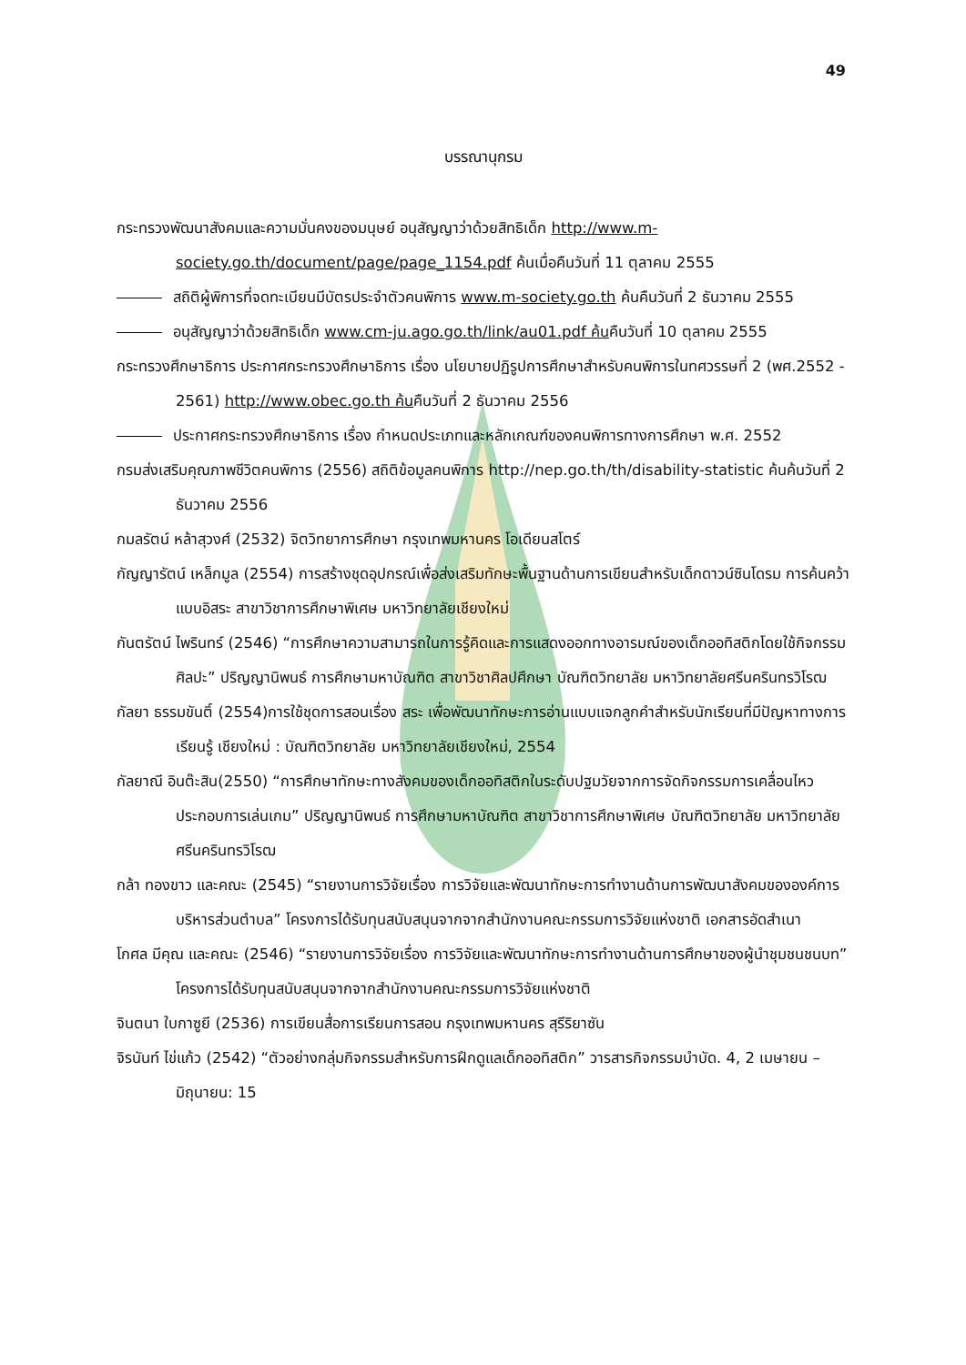49
บรรณานุกรม
กระทรวงพัฒนาสังคมและความมั่นคงของมนุษย์ อนุสัญญาว่าด้วยสิทธิเด็ก http://www.m-society.go.th/document/page/page_1154.pdf ค้นเมื่อคืนวันที่ 11 ตุลาคม 2555
สถิติผู้พิการที่จดทะเบียนมีบัตรประจำตัวคนพิการ www.m-society.go.th ค้นคืนวันที่ 2 ธันวาคม 2555
อนุสัญญาว่าด้วยสิทธิเด็ก www.cm-ju.ago.go.th/link/au01.pdf ค้นคืนวันที่ 10 ตุลาคม 2555
กระทรวงศึกษาธิการ ประกาศกระทรวงศึกษาธิการ เรื่อง นโยบายปฏิรูปการศึกษาสำหรับคนพิการในทศวรรษที่ 2 (พศ.2552 - 2561) http://www.obec.go.th ค้นคืนวันที่ 2 ธันวาคม 2556
ประกาศกระทรวงศึกษาธิการ เรื่อง กำหนดประเภทและหลักเกณฑ์ของคนพิการทางการศึกษา พ.ศ. 2552
กรมส่งเสริมคุณภาพชีวิตคนพิการ (2556) สถิติข้อมูลคนพิการ http://nep.go.th/th/disability-statistic ค้นค้นวันที่ 2 ธันวาคม 2556
กมลรัตน์ หล้าสุวงศ์ (2532) จิตวิทยาการศึกษา กรุงเทพมหานคร โอเดียนสโตร์
กัญญารัตน์ เหล็กมูล (2554) การสร้างชุดอุปกรณ์เพื่อส่งเสริมทักษะพื้นฐานด้านการเขียนสำหรับเด็กดาวน์ซินโดรม การค้นคว้าแบบอิสระ สาขาวิชาการศึกษาพิเศษ มหาวิทยาลัยเชียงใหม่
กันตรัตน์ ไพรินทร์ (2546) “การศึกษาความสามารถในการรู้คิดและการแสดงออกทางอารมณ์ของเด็กออทิสติกโดยใช้กิจกรรมศิลปะ” ปริญญานิพนธ์ การศึกษามหาบัณฑิต สาขาวิชาศิลปศึกษา บัณฑิตวิทยาลัย มหาวิทยาลัยศรีนครินทรวิโรฒ
กัลยา ธรรมขันติ์ (2554)การใช้ชุดการสอนเรื่อง สระ เพื่อพัฒนาทักษะการอ่านแบบแจกลูกคำสำหรับนักเรียนที่มีปัญหาทางการเรียนรู้ เชียงใหม่ : บัณฑิตวิทยาลัย มหาวิทยาลัยเชียงใหม่, 2554
กัลยาณี อินต๊ะสิน(2550) “การศึกษาทักษะทางสังคมของเด็กออทิสติกในระดับปฐมวัยจากการจัดกิจกรรมการเคลื่อนไหวประกอบการเล่นเกม” ปริญญานิพนธ์ การศึกษามหาบัณฑิต สาขาวิชาการศึกษาพิเศษ บัณฑิตวิทยาลัย มหาวิทยาลัยศรีนครินทรวิโรฒ
กล้า ทองขาว และคณะ (2545) “รายงานการวิจัยเรื่อง การวิจัยและพัฒนาทักษะการทำงานด้านการพัฒนาสังคมขององค์การบริหารส่วนตำบล” โครงการได้รับทุนสนับสนุนจากจากสำนักงานคณะกรรมการวิจัยแห่งชาติ เอกสารอัดสำเนา
โกศล มีคุณ และคณะ (2546) “รายงานการวิจัยเรื่อง การวิจัยและพัฒนาทักษะการทำงานด้านการศึกษาของผู้นำชุมชนชนบท” โครงการได้รับทุนสนับสนุนจากจากสำนักงานคณะกรรมการวิจัยแห่งชาติ
จินตนา ใบกาซูยี (2536) การเขียนสื่อการเรียนการสอน กรุงเทพมหานคร สุรีริยาซัน
จิรนันท์ ไข่แก้ว (2542) “ตัวอย่างกลุ่มกิจกรรมสำหรับการฝึกดูแลเด็กออทิสติก” วารสารกิจกรรมบำบัด. 4, 2 เมษายน – มิถุนายน: 15